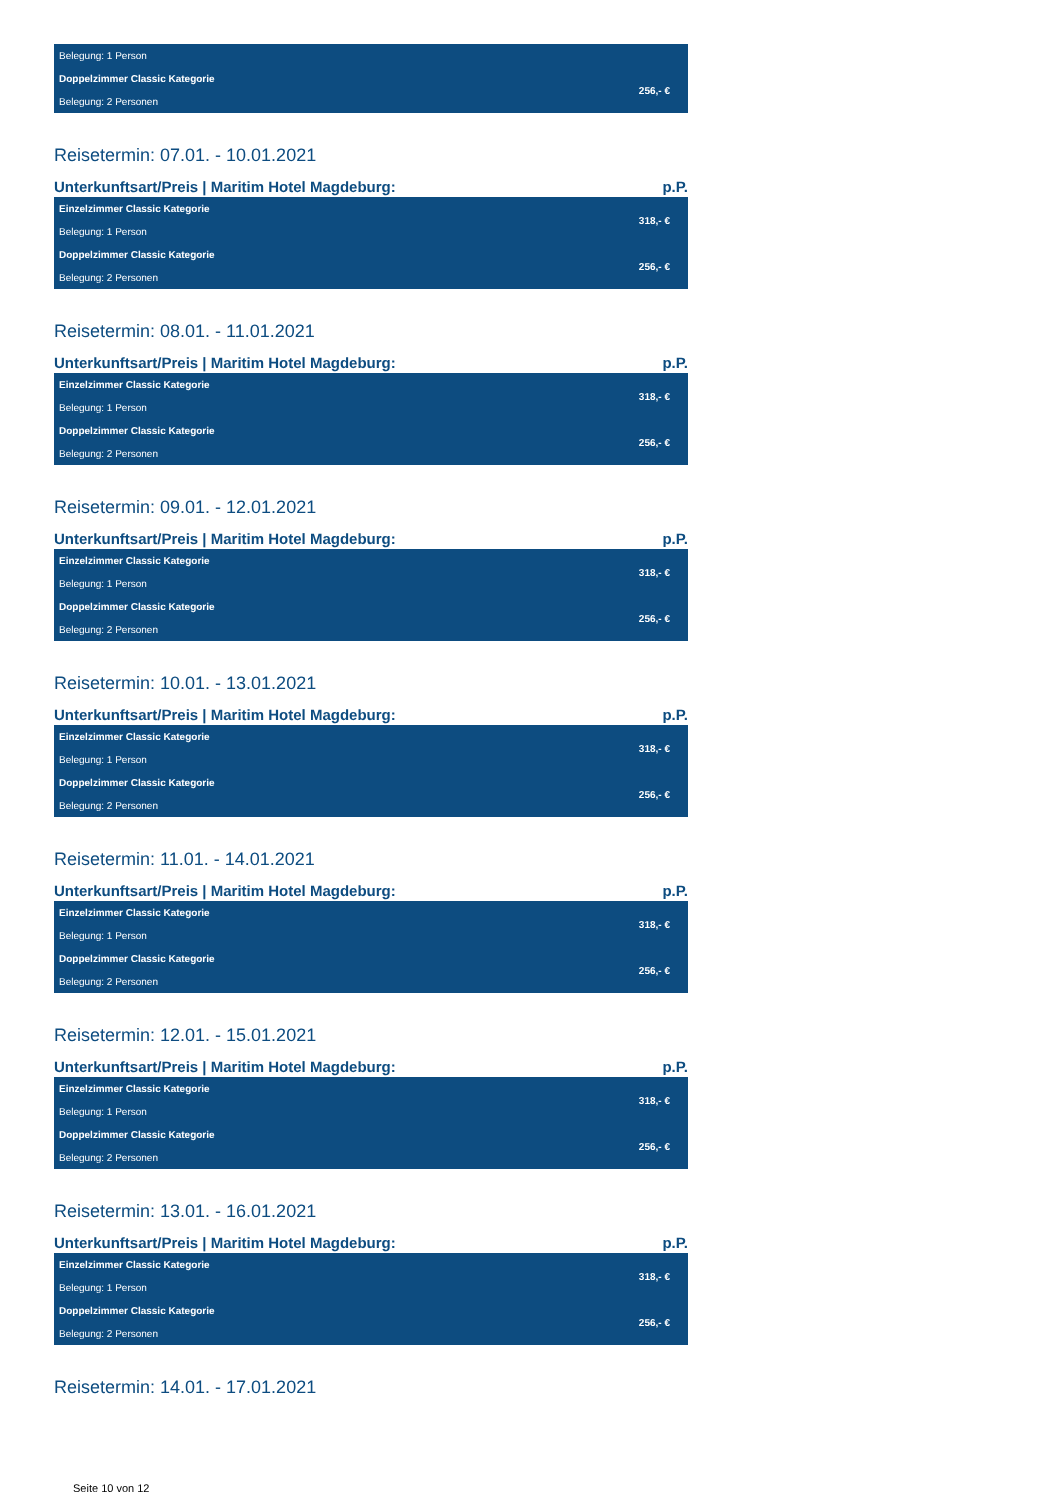| Belegung: 1 Person | |
| Doppelzimmer Classic Kategorie | 256,- € |
| Belegung: 2 Personen | |
Reisetermin: 07.01. - 10.01.2021
Unterkunftsart/Preis | Maritim Hotel Magdeburg: p.P.
| Einzelzimmer Classic Kategorie | 318,- € |
| Belegung: 1 Person | |
| Doppelzimmer Classic Kategorie | 256,- € |
| Belegung: 2 Personen | |
Reisetermin: 08.01. - 11.01.2021
Unterkunftsart/Preis | Maritim Hotel Magdeburg: p.P.
| Einzelzimmer Classic Kategorie | 318,- € |
| Belegung: 1 Person | |
| Doppelzimmer Classic Kategorie | 256,- € |
| Belegung: 2 Personen | |
Reisetermin: 09.01. - 12.01.2021
Unterkunftsart/Preis | Maritim Hotel Magdeburg: p.P.
| Einzelzimmer Classic Kategorie | 318,- € |
| Belegung: 1 Person | |
| Doppelzimmer Classic Kategorie | 256,- € |
| Belegung: 2 Personen | |
Reisetermin: 10.01. - 13.01.2021
Unterkunftsart/Preis | Maritim Hotel Magdeburg: p.P.
| Einzelzimmer Classic Kategorie | 318,- € |
| Belegung: 1 Person | |
| Doppelzimmer Classic Kategorie | 256,- € |
| Belegung: 2 Personen | |
Reisetermin: 11.01. - 14.01.2021
Unterkunftsart/Preis | Maritim Hotel Magdeburg: p.P.
| Einzelzimmer Classic Kategorie | 318,- € |
| Belegung: 1 Person | |
| Doppelzimmer Classic Kategorie | 256,- € |
| Belegung: 2 Personen | |
Reisetermin: 12.01. - 15.01.2021
Unterkunftsart/Preis | Maritim Hotel Magdeburg: p.P.
| Einzelzimmer Classic Kategorie | 318,- € |
| Belegung: 1 Person | |
| Doppelzimmer Classic Kategorie | 256,- € |
| Belegung: 2 Personen | |
Reisetermin: 13.01. - 16.01.2021
Unterkunftsart/Preis | Maritim Hotel Magdeburg: p.P.
| Einzelzimmer Classic Kategorie | 318,- € |
| Belegung: 1 Person | |
| Doppelzimmer Classic Kategorie | 256,- € |
| Belegung: 2 Personen | |
Reisetermin: 14.01. - 17.01.2021
Seite 10 von 12